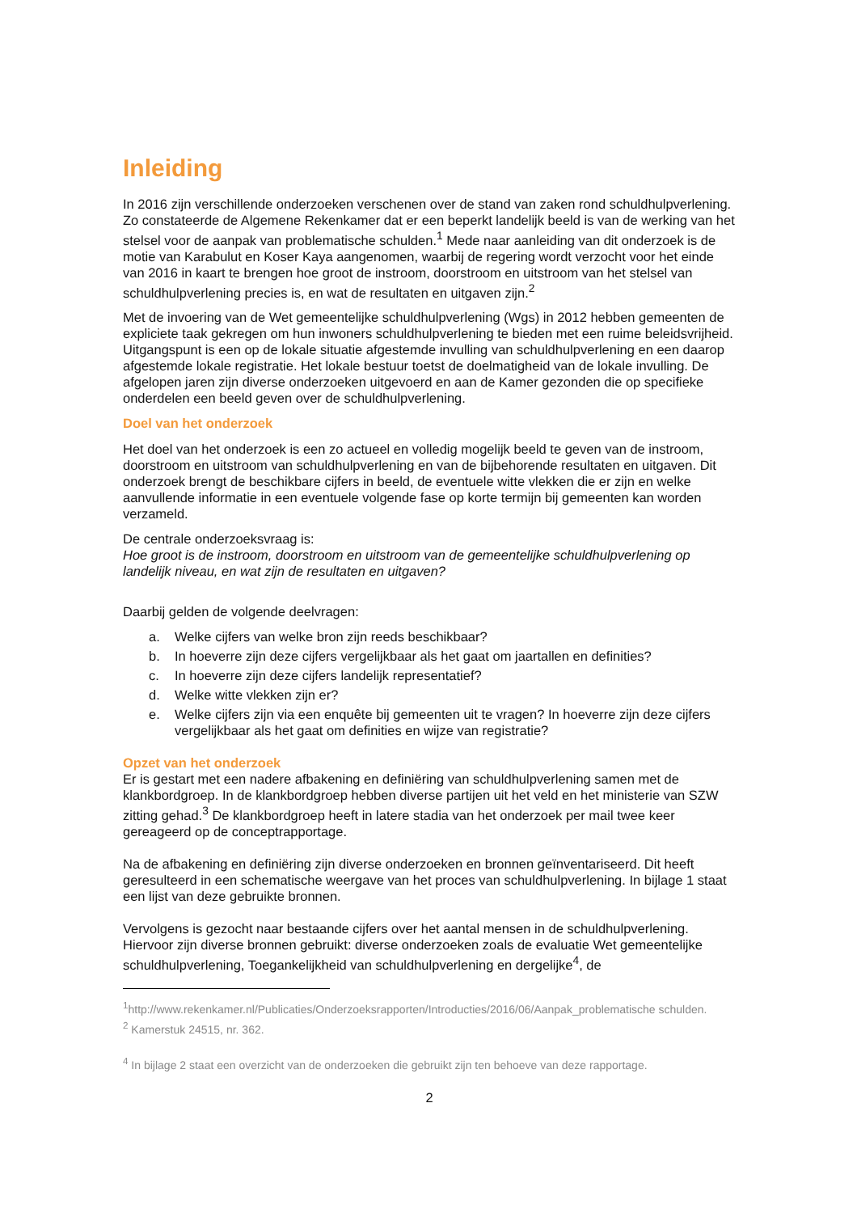Inleiding
In 2016 zijn verschillende onderzoeken verschenen over de stand van zaken rond schuldhulpverlening. Zo constateerde de Algemene Rekenkamer dat er een beperkt landelijk beeld is van de werking van het stelsel voor de aanpak van problematische schulden.<sup>1</sup> Mede naar aanleiding van dit onderzoek is de motie van Karabulut en Koser Kaya aangenomen, waarbij de regering wordt verzocht voor het einde van 2016 in kaart te brengen hoe groot de instroom, doorstroom en uitstroom van het stelsel van schuldhulpverlening precies is, en wat de resultaten en uitgaven zijn.<sup>2</sup>
Met de invoering van de Wet gemeentelijke schuldhulpverlening (Wgs) in 2012 hebben gemeenten de expliciete taak gekregen om hun inwoners schuldhulpverlening te bieden met een ruime beleidsvrijheid. Uitgangspunt is een op de lokale situatie afgestemde invulling van schuldhulpverlening en een daarop afgestemde lokale registratie. Het lokale bestuur toetst de doelmatigheid van de lokale invulling. De afgelopen jaren zijn diverse onderzoeken uitgevoerd en aan de Kamer gezonden die op specifieke onderdelen een beeld geven over de schuldhulpverlening.
Doel van het onderzoek
Het doel van het onderzoek is een zo actueel en volledig mogelijk beeld te geven van de instroom, doorstroom en uitstroom van schuldhulpverlening en van de bijbehorende resultaten en uitgaven. Dit onderzoek brengt de beschikbare cijfers in beeld, de eventuele witte vlekken die er zijn en welke aanvullende informatie in een eventuele volgende fase op korte termijn bij gemeenten kan worden verzameld.
De centrale onderzoeksvraag is:
Hoe groot is de instroom, doorstroom en uitstroom van de gemeentelijke schuldhulpverlening op landelijk niveau, en wat zijn de resultaten en uitgaven?
Daarbij gelden de volgende deelvragen:
a. Welke cijfers van welke bron zijn reeds beschikbaar?
b. In hoeverre zijn deze cijfers vergelijkbaar als het gaat om jaartallen en definities?
c. In hoeverre zijn deze cijfers landelijk representatief?
d. Welke witte vlekken zijn er?
e. Welke cijfers zijn via een enquête bij gemeenten uit te vragen? In hoeverre zijn deze cijfers vergelijkbaar als het gaat om definities en wijze van registratie?
Opzet van het onderzoek
Er is gestart met een nadere afbakening en definiëring van schuldhulpverlening samen met de klankbordgroep. In de klankbordgroep hebben diverse partijen uit het veld en het ministerie van SZW zitting gehad.<sup>3</sup> De klankbordgroep heeft in latere stadia van het onderzoek per mail twee keer gereageerd op de conceptrapportage.
Na de afbakening en definiëring zijn diverse onderzoeken en bronnen geïnventariseerd. Dit heeft geresulteerd in een schematische weergave van het proces van schuldhulpverlening. In bijlage 1 staat een lijst van deze gebruikte bronnen.
Vervolgens is gezocht naar bestaande cijfers over het aantal mensen in de schuldhulpverlening. Hiervoor zijn diverse bronnen gebruikt: diverse onderzoeken zoals de evaluatie Wet gemeentelijke schuldhulpverlening, Toegankelijkheid van schuldhulpverlening en dergelijke<sup>4</sup>, de
<sup>1</sup> http://www.rekenkamer.nl/Publicaties/Onderzoeksrapporten/Introducties/2016/06/Aanpak_problematische schulden.
<sup>2</sup> Kamerstuk 24515, nr. 362.
<sup>4</sup> In bijlage 2 staat een overzicht van de onderzoeken die gebruikt zijn ten behoeve van deze rapportage.
2